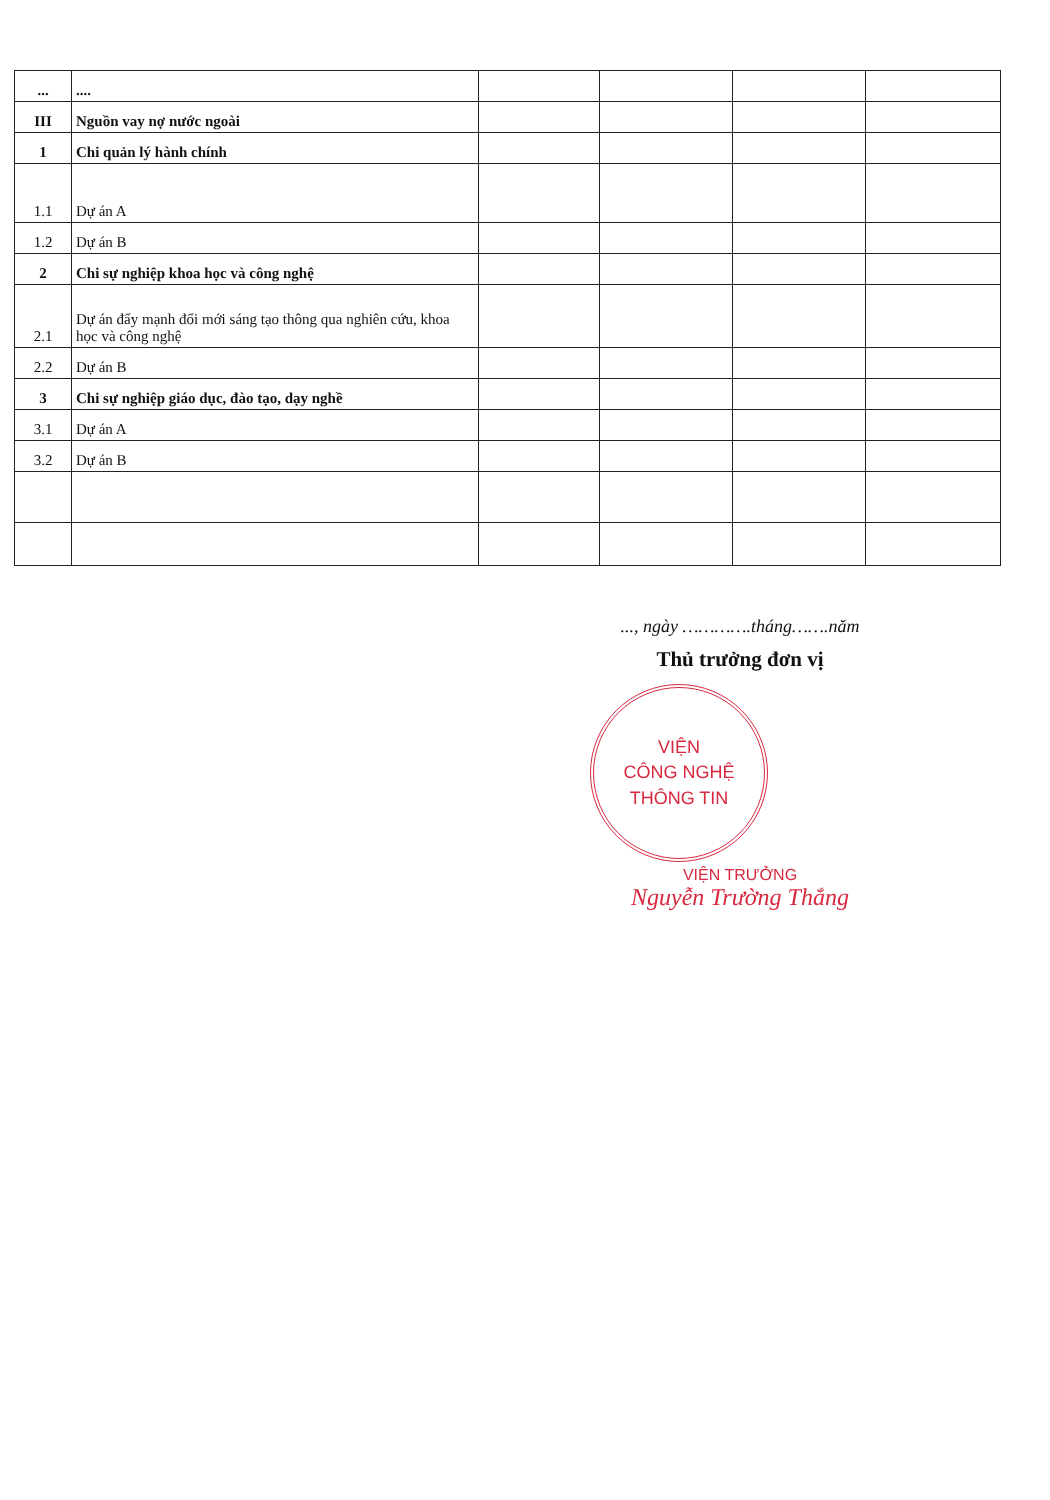| ... | .... | | | | |
| III | Nguồn vay nợ nước ngoài | | | | |
| 1 | Chi quản lý hành chính | | | | |
| 1.1 | Dự án A | | | | |
| 1.2 | Dự án B | | | | |
| 2 | Chi sự nghiệp khoa học và công nghệ | | | | |
| 2.1 | Dự án đẩy mạnh đổi mới sáng tạo thông qua nghiên cứu, khoa học và công nghệ | | | | |
| 2.2 | Dự án B | | | | |
| 3 | Chi sự nghiệp giáo dục, đào tạo, dạy nghề | | | | |
| 3.1 | Dự án A | | | | |
| 3.2 | Dự án B | | | | |
..., ngày ………….tháng…….năm
Thủ trưởng đơn vị
VIỆN
CÔNG NGHỆ
THÔNG TIN
VIỆN TRƯỞNG
Nguyễn Trường Thắng